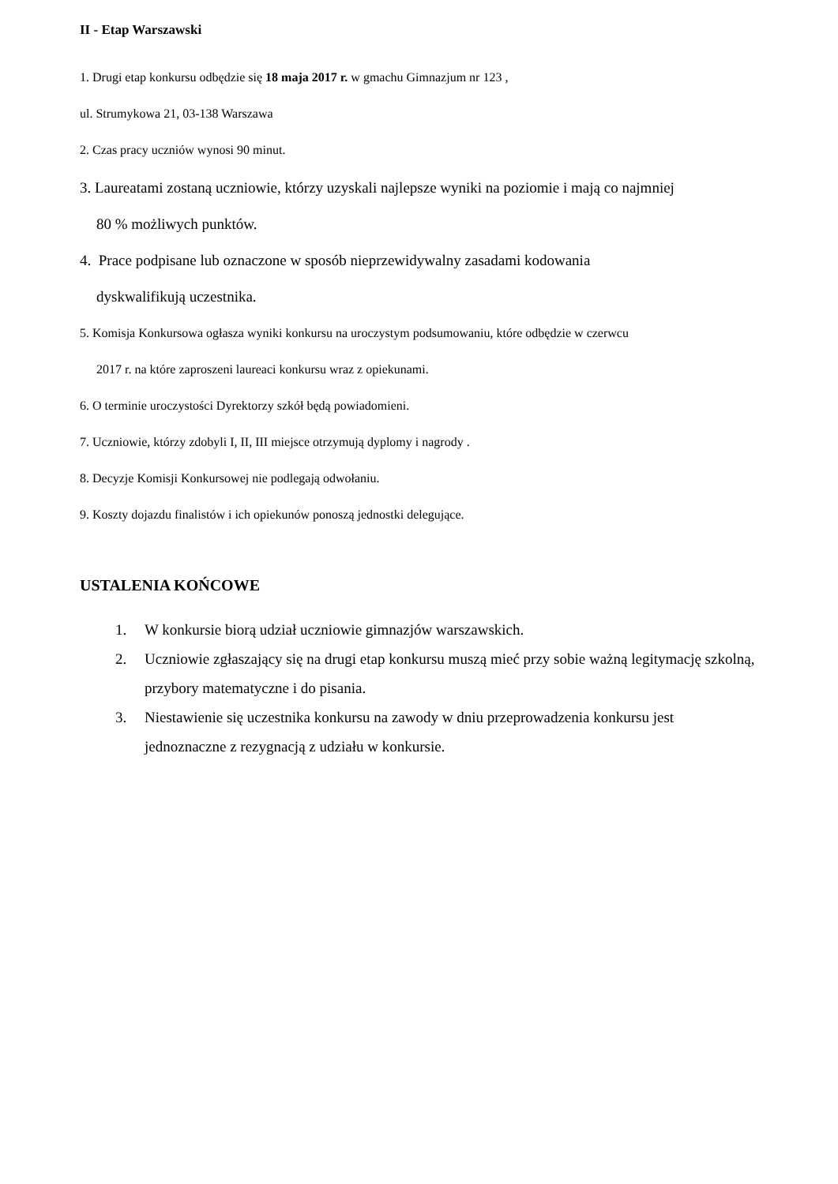II - Etap Warszawski
1. Drugi etap konkursu odbędzie się 18 maja 2017 r. w gmachu Gimnazjum nr 123 ,
ul. Strumykowa 21, 03-138 Warszawa
2. Czas pracy uczniów wynosi 90 minut.
3. Laureatami zostaną uczniowie, którzy uzyskali najlepsze wyniki na poziomie i mają co najmniej
80 % możliwych punktów.
4. Prace podpisane lub oznaczone w sposób nieprzewidywalny zasadami kodowania
dyskwalifikują uczestnika.
5. Komisja Konkursowa ogłasza wyniki konkursu na uroczystym podsumowaniu, które odbędzie w czerwcu
2017 r. na które zaproszeni laureaci konkursu wraz z opiekunami.
6. O terminie uroczystości Dyrektorzy szkół będą powiadomieni.
7. Uczniowie, którzy zdobyli I, II, III miejsce otrzymują dyplomy i nagrody .
8. Decyzje Komisji Konkursowej nie podlegają odwołaniu.
9. Koszty dojazdu finalistów i ich opiekunów ponoszą jednostki delegujące.
USTALENIA KOŃCOWE
1. W konkursie biorą udział uczniowie gimnazjów warszawskich.
2. Uczniowie zgłaszający się na drugi etap konkursu muszą mieć przy sobie ważną legitymację szkolną, przybory matematyczne i do pisania.
3. Niestawienie się uczestnika konkursu na zawody w dniu przeprowadzenia konkursu jest jednoznaczne z rezygnacją z udziału w konkursie.